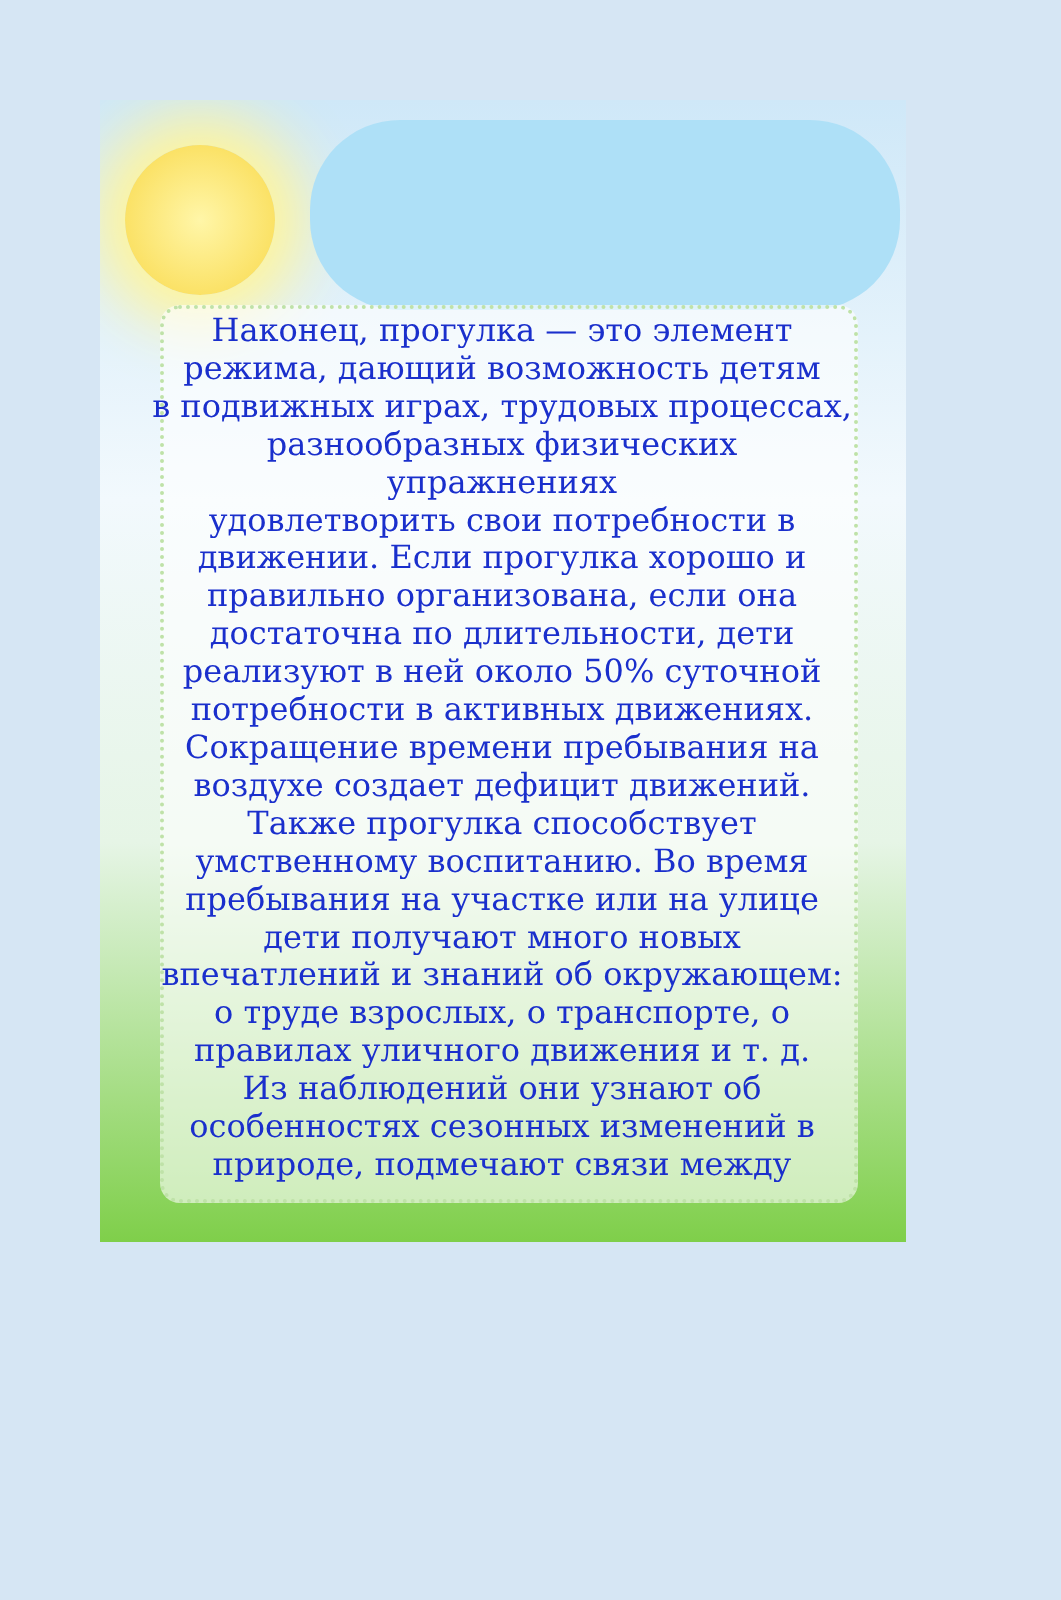Наконец, прогулка — это элемент
режима, дающий возможность детям
в подвижных играх, трудовых процессах,
разнообразных физических упражнениях
удовлетворить свои потребности в
движении. Если прогулка хорошо и
правильно организована, если она
достаточна по длительности, дети
реализуют в ней около 50% суточной
потребности в активных движениях.
Сокращение времени пребывания на
воздухе создает дефицит движений.
Также прогулка способствует
умственному воспитанию. Во время
пребывания на участке или на улице
дети получают много новых
впечатлений и знаний об окружающем:
о труде взрослых, о транспорте, о
правилах уличного движения и т. д.
Из наблюдений они узнают об
особенностях сезонных изменений в
природе, подмечают связи между